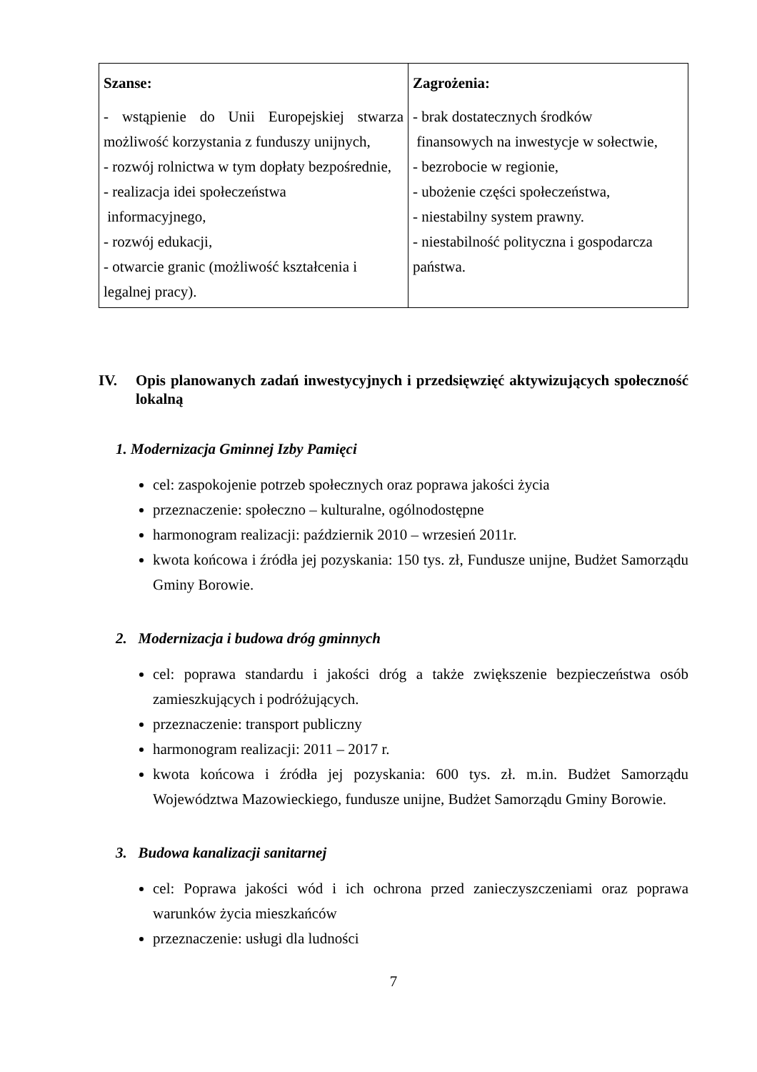| Szanse: - wstąpienie do Unii Europejskiej stwarza możliwość korzystania z funduszy unijnych, - rozwój rolnictwa w tym dopłaty bezpośrednie, - realizacja idei społeczeństwa informacyjnego, - rozwój edukacji, - otwarcie granic (możliwość kształcenia i legalnej pracy). | Zagrożenia: - brak dostatecznych środków finansowych na inwestycje w sołectwie, - bezrobocie w regionie, - ubożenie części społeczeństwa, - niestabilny system prawny. - niestabilność polityczna i gospodarcza państwa. |
IV. Opis planowanych zadań inwestycyjnych i przedsięwzięć aktywizujących społeczność lokalną
1. Modernizacja Gminnej Izby Pamięci
cel: zaspokojenie potrzeb społecznych oraz poprawa jakości życia
przeznaczenie: społeczno – kulturalne, ogólnodostępne
harmonogram realizacji: październik 2010 – wrzesień 2011r.
kwota końcowa i źródła jej pozyskania: 150 tys. zł, Fundusze unijne, Budżet Samorządu Gminy Borowie.
2. Modernizacja i budowa dróg gminnych
cel: poprawa standardu i jakości dróg a także zwiększenie bezpieczeństwa osób zamieszkujących i podróżujących.
przeznaczenie: transport publiczny
harmonogram realizacji: 2011 – 2017 r.
kwota końcowa i źródła jej pozyskania: 600 tys. zł. m.in. Budżet Samorządu Województwa Mazowieckiego, fundusze unijne, Budżet Samorządu Gminy Borowie.
3. Budowa kanalizacji sanitarnej
cel: Poprawa jakości wód i ich ochrona przed zanieczyszczeniami oraz poprawa warunków życia mieszkańców
przeznaczenie: usługi dla ludności
7